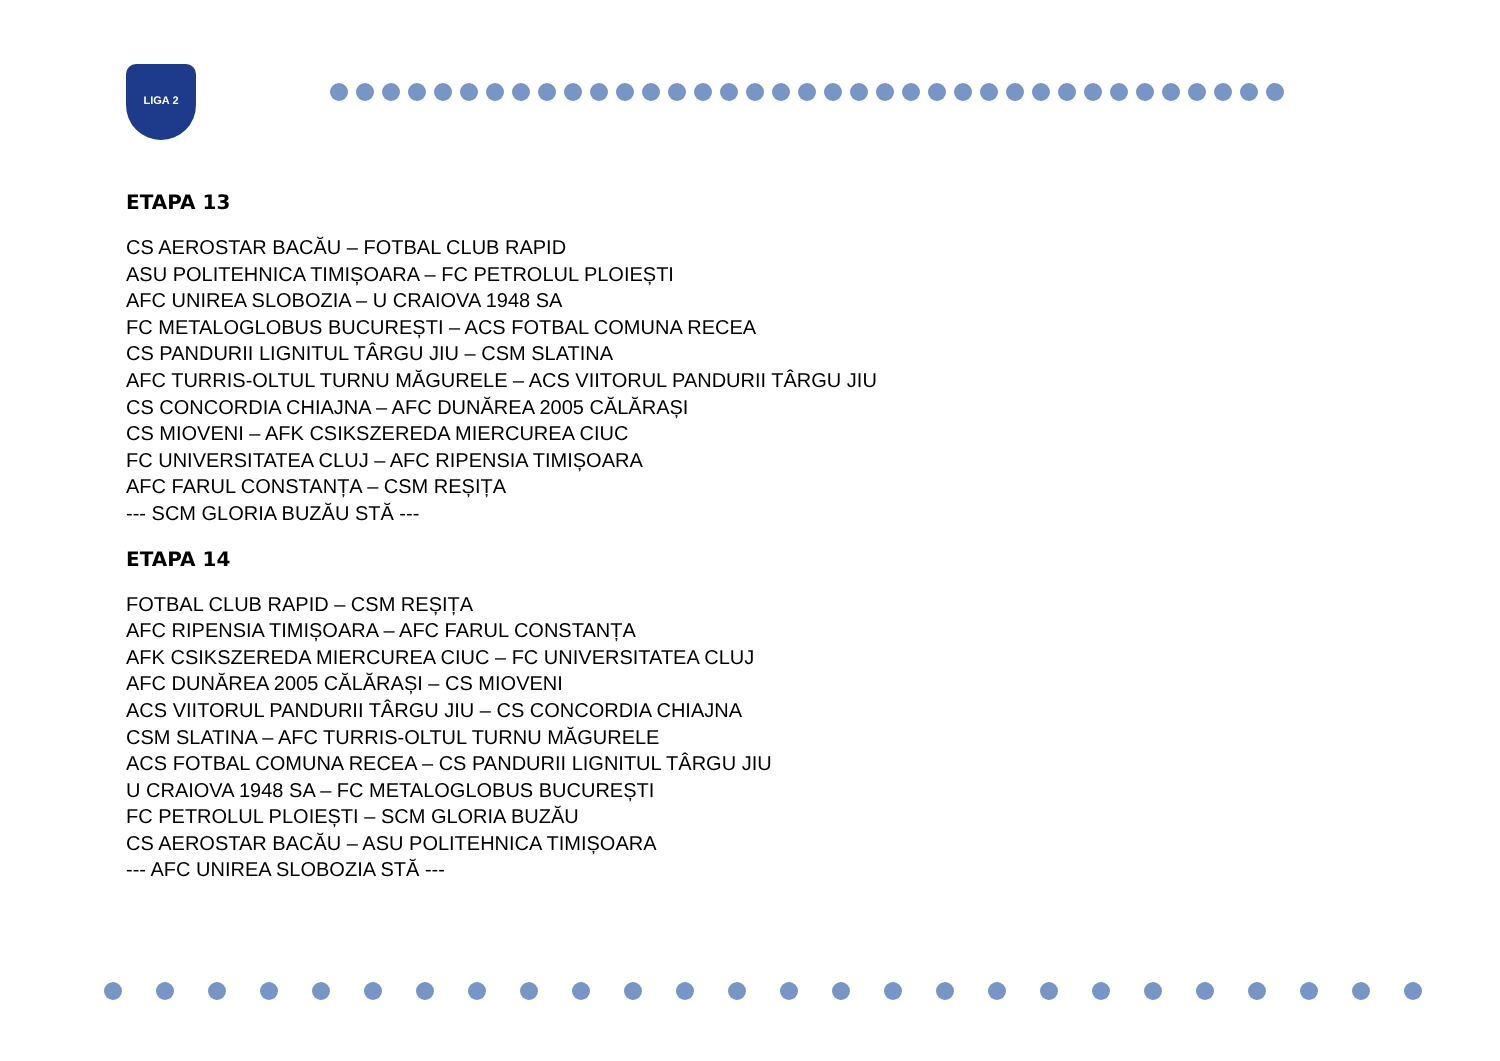LIGA 2
ETAPA 13
CS AEROSTAR BACĂU – FOTBAL CLUB RAPID
ASU POLITEHNICA TIMIȘOARA – FC PETROLUL PLOIEȘTI
AFC UNIREA SLOBOZIA – U CRAIOVA 1948 SA
FC METALOGLOBUS BUCUREȘTI – ACS FOTBAL COMUNA RECEA
CS PANDURII LIGNITUL TÂRGU JIU – CSM SLATINA
AFC TURRIS-OLTUL TURNU MĂGURELE – ACS VIITORUL PANDURII TÂRGU JIU
CS CONCORDIA CHIAJNA – AFC DUNĂREA 2005 CĂLĂRAȘI
CS MIOVENI – AFK CSIKSZEREDA MIERCUREA CIUC
FC UNIVERSITATEA CLUJ – AFC RIPENSIA TIMIȘOARA
AFC FARUL CONSTANȚA – CSM REȘIȚA
--- SCM GLORIA BUZĂU STĂ ---
ETAPA 14
FOTBAL CLUB RAPID – CSM REȘIȚA
AFC RIPENSIA TIMIȘOARA – AFC FARUL CONSTANȚA
AFK CSIKSZEREDA MIERCUREA CIUC – FC UNIVERSITATEA CLUJ
AFC DUNĂREA 2005 CĂLĂRAȘI – CS MIOVENI
ACS VIITORUL PANDURII TÂRGU JIU – CS CONCORDIA CHIAJNA
CSM SLATINA – AFC TURRIS-OLTUL TURNU MĂGURELE
ACS FOTBAL COMUNA RECEA – CS PANDURII LIGNITUL TÂRGU JIU
U CRAIOVA 1948 SA – FC METALOGLOBUS BUCUREȘTI
FC PETROLUL PLOIEȘTI – SCM GLORIA BUZĂU
CS AEROSTAR BACĂU – ASU POLITEHNICA TIMIȘOARA
--- AFC UNIREA SLOBOZIA STĂ ---